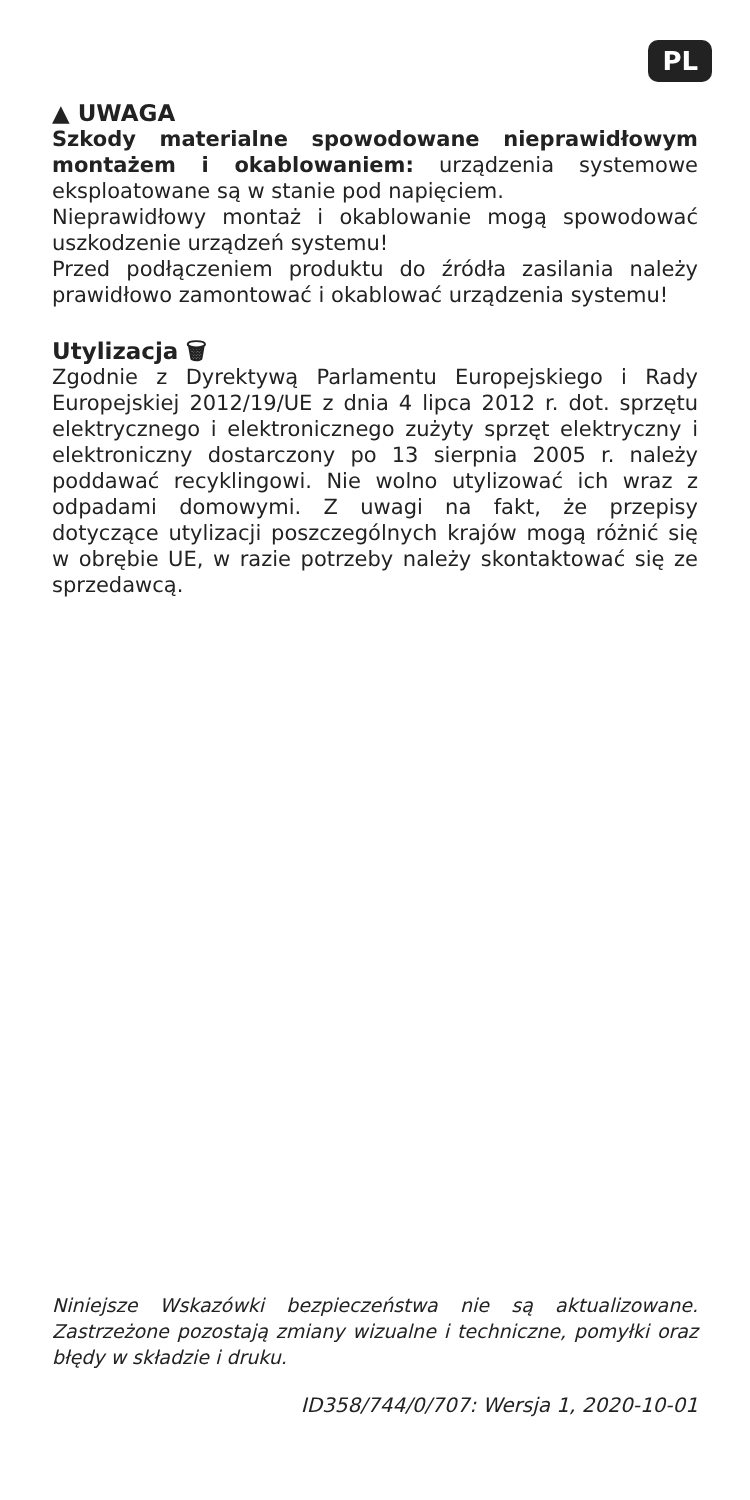PL
▲ UWAGA
Szkody materialne spowodowane nieprawidłowym montażem i okablowaniem: urządzenia systemowe eksploatowane są w stanie pod napięciem.
Nieprawidłowy montaż i okablowanie mogą spowodować uszkodzenie urządzeń systemu!
Przed podłączeniem produktu do źródła zasilania należy prawidłowo zamontować i okablować urządzenia systemu!
Utylizacja 🗑
Zgodnie z Dyrektywą Parlamentu Europejskiego i Rady Europejskiej 2012/19/UE z dnia 4 lipca 2012 r. dot. sprzętu elektrycznego i elektronicznego zużyty sprzęt elektryczny i elektroniczny dostarczony po 13 sierpnia 2005 r. należy poddawać recyklingowi. Nie wolno utylizować ich wraz z odpadami domowymi. Z uwagi na fakt, że przepisy dotyczące utylizacji poszczególnych krajów mogą różnić się w obrębie UE, w razie potrzeby należy skontaktować się ze sprzedawcą.
Niniejsze Wskazówki bezpieczeństwa nie są aktualizowane. Zastrzeżone pozostają zmiany wizualne i techniczne, pomyłki oraz błędy w składzie i druku.
ID358/744/0/707: Wersja 1, 2020-10-01